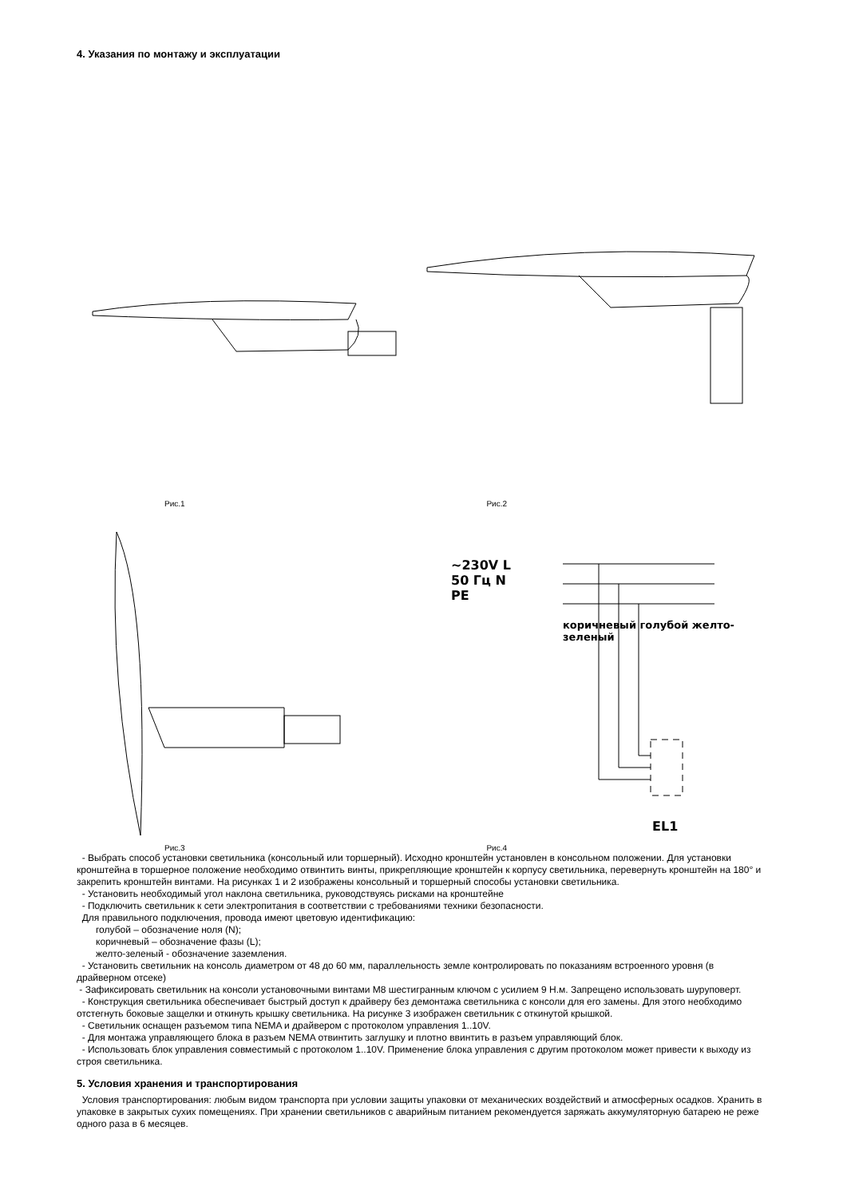4. Указания по монтажу и эксплуатации
Рис.1 Рис.2
~230V L
50 Гц N
PE
коричневый голубой желто-зеленый
EL1
Рис.3 Рис.4
- Выбрать способ установки светильника (консольный или торшерный). Исходно кронштейн установлен в консольном положении. Для установки кронштейна в торшерное положение необходимо отвинтить винты, прикрепляющие кронштейн к корпусу светильника, перевернуть кронштейн на 180° и закрепить кронштейн винтами. На рисунках 1 и 2 изображены консольный и торшерный способы установки светильника.
- Установить необходимый угол наклона светильника, руководствуясь рисками на кронштейне
- Подключить светильник к сети электропитания в соответствии с требованиями техники безопасности.
Для правильного подключения, провода имеют цветовую идентификацию:
голубой – обозначение ноля (N);
коричневый – обозначение фазы (L);
желто-зеленый - обозначение заземления.
- Установить светильник на консоль диаметром от 48 до 60 мм, параллельность земле контролировать по показаниям встроенного уровня (в драйверном отсеке)
- Зафиксировать светильник на консоли установочными винтами М8 шестигранным ключом с усилием 9 Н.м. Запрещено использовать шуруповерт.
- Конструкция светильника обеспечивает быстрый доступ к драйверу без демонтажа светильника с консоли для его замены. Для этого необходимо отстегнуть боковые защелки и откинуть крышку светильника. На рисунке 3 изображен светильник с откинутой крышкой.
- Светильник оснащен разъемом типа NEMA и драйвером с протоколом управления 1..10V.
- Для монтажа управляющего блока в разъем NEMA отвинтить заглушку и плотно ввинтить в разъем управляющий блок.
- Использовать блок управления совместимый с протоколом 1..10V. Применение блока управления с другим протоколом может привести к выходу из строя светильника.
5. Условия хранения и транспортирования
Условия транспортирования: любым видом транспорта при условии защиты упаковки от механических воздействий и атмосферных осадков. Хранить в упаковке в закрытых сухих помещениях. При хранении светильников с аварийным питанием рекомендуется заряжать аккумуляторную батарею не реже одного раза в 6 месяцев.